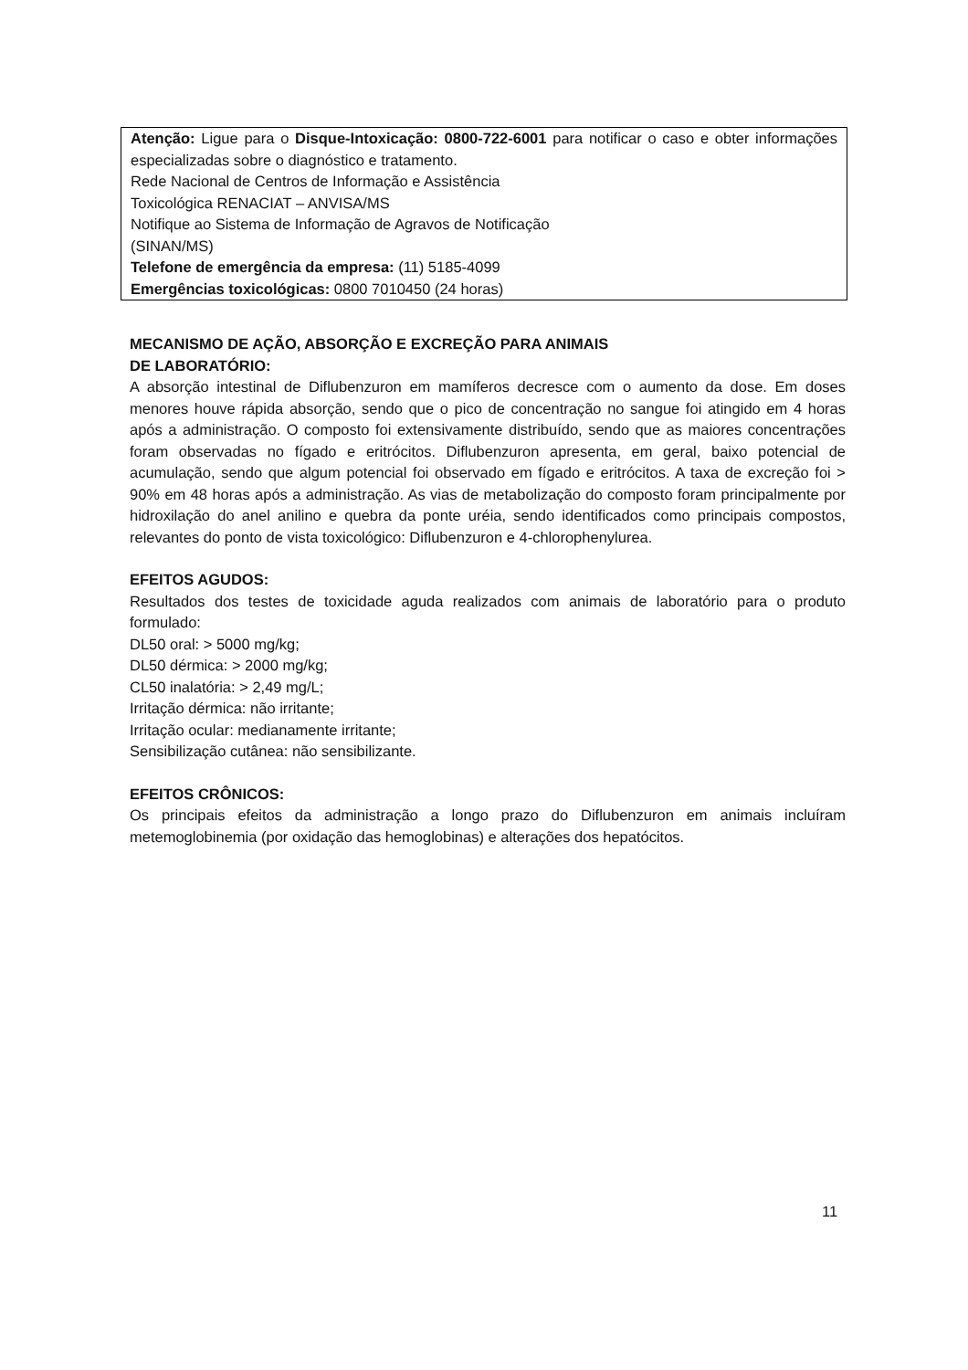Atenção: Ligue para o Disque-Intoxicação: 0800-722-6001 para notificar o caso e obter informações especializadas sobre o diagnóstico e tratamento.
Rede Nacional de Centros de Informação e Assistência
Toxicológica RENACIAT – ANVISA/MS
Notifique ao Sistema de Informação de Agravos de Notificação
(SINAN/MS)
Telefone de emergência da empresa: (11) 5185-4099
Emergências toxicológicas: 0800 7010450 (24 horas)
MECANISMO DE AÇÃO, ABSORÇÃO E EXCREÇÃO PARA ANIMAIS
DE LABORATÓRIO:
A absorção intestinal de Diflubenzuron em mamíferos decresce com o aumento da dose. Em doses menores houve rápida absorção, sendo que o pico de concentração no sangue foi atingido em 4 horas após a administração. O composto foi extensivamente distribuído, sendo que as maiores concentrações foram observadas no fígado e eritrócitos. Diflubenzuron apresenta, em geral, baixo potencial de acumulação, sendo que algum potencial foi observado em fígado e eritrócitos. A taxa de excreção foi > 90% em 48 horas após a administração. As vias de metabolização do composto foram principalmente por hidroxilação do anel anilino e quebra da ponte uréia, sendo identificados como principais compostos, relevantes do ponto de vista toxicológico: Diflubenzuron e 4-chlorophenylurea.
EFEITOS AGUDOS:
Resultados dos testes de toxicidade aguda realizados com animais de laboratório para o produto formulado:
DL50 oral: > 5000 mg/kg;
DL50 dérmica: > 2000 mg/kg;
CL50 inalatória: > 2,49 mg/L;
Irritação dérmica: não irritante;
Irritação ocular: medianamente irritante;
Sensibilização cutânea: não sensibilizante.
EFEITOS CRÔNICOS:
Os principais efeitos da administração a longo prazo do Diflubenzuron em animais incluíram metemoglobinemia (por oxidação das hemoglobinas) e alterações dos hepatócitos.
11